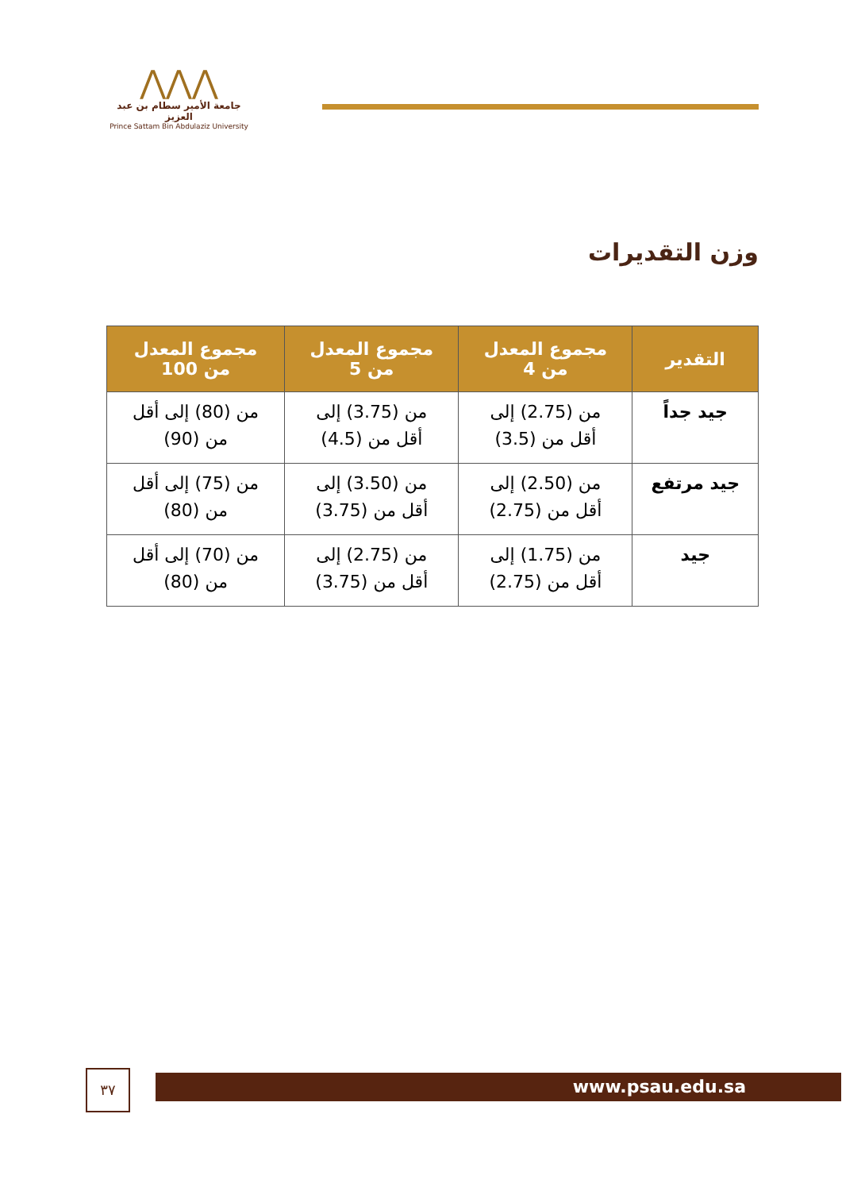⋀⋀⋀
جامعة الأمير سطام بن عبد العزيز
Prince Sattam Bin Abdulaziz University
وزن التقديرات
| التقدير | مجموع المعدل من 4 | مجموع المعدل من 5 | مجموع المعدل من 100 |
| --- | --- | --- | --- |
| جيد جداً | من (2.75) إلى أقل من (3.5) | من (3.75) إلى أقل من (4.5) | من (80) إلى أقل من (90) |
| جيد مرتفع | من (2.50) إلى أقل من (2.75) | من (3.50) إلى أقل من (3.75) | من (75) إلى أقل من (80) |
| جيد | من (1.75) إلى أقل من (2.75) | من (2.75) إلى أقل من (3.75) | من (70) إلى أقل من (80) |
٣٧ www.psau.edu.sa